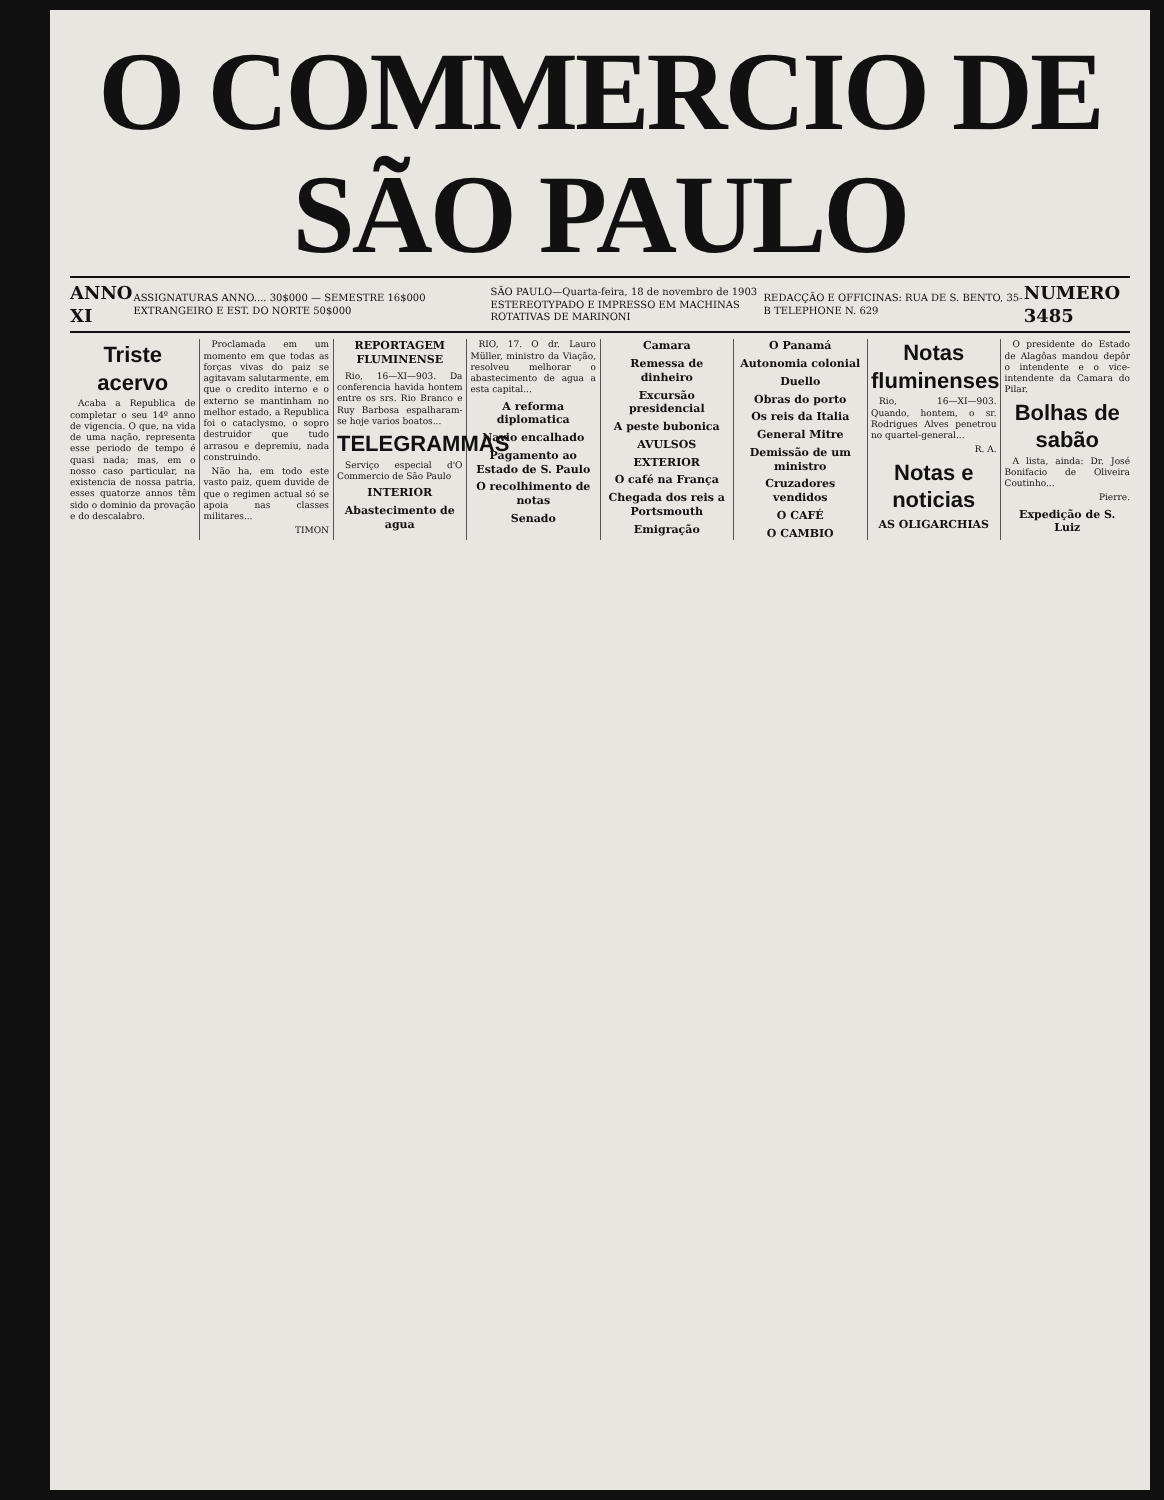O COMMERCIO DE SÃO PAULO
ANNO XI ASSIGNATURAS ANNO.... 30$000 — SEMESTRE 16$000 EXTRANGEIRO E EST. DO NORTE 50$000 SÃO PAULO—Quarta-feira, 18 de novembro de 1903
ESTEREOTYPADO E IMPRESSO EM MACHINAS ROTATIVAS DE MARINONI REDACÇÃO E OFFICINAS: RUA DE S. BENTO, 35-B TELEPHONE N. 629 NUMERO 3485
Triste acervo
Acaba a Republica de completar o seu 14º anno de vigencia. O que, na vida de uma nação, representa esse periodo de tempo é quasi nada; mas, em o nosso caso particular, na existencia de nossa patria, esses quatorze annos têm sido o dominio da provação e do descalabro.
Proclamada em um momento em que todas as forças vivas do paiz se agitavam salutarmente, em que o credito interno e o externo se mantinham no melhor estado, a Republica foi o cataclysmo, o sopro destruidor que tudo arrasou e depremiu, nada construindo.
Não ha, em todo este vasto paiz, quem duvide de que o regimen actual só se apoia nas classes militares...
TIMON
REPORTAGEM FLUMINENSE
Rio, 16—XI—903. Da conferencia havida hontem entre os srs. Rio Branco e Ruy Barbosa espalharam-se hoje varios boatos...
TELEGRAMMAS
Serviço especial d'O Commercio de São Paulo
INTERIOR
Abastecimento de agua
RIO, 17. O dr. Lauro Müller, ministro da Viação, resolveu melhorar o abastecimento de agua a esta capital...
A reforma diplomatica
Navio encalhado
Pagamento ao Estado de S. Paulo
O recolhimento de notas
Senado
Camara
Remessa de dinheiro
Excursão presidencial
A peste bubonica
AVULSOS
EXTERIOR
O café na França
Chegada dos reis a Portsmouth
Emigração
O Panamá
Autonomia colonial
Duello
Obras do porto
Os reis da Italia
General Mitre
Demissão de um ministro
Cruzadores vendidos
O CAFÉ
O CAMBIO
Notas fluminenses
Rio, 16—XI—903. Quando, hontem, o sr. Rodrigues Alves penetrou no quartel-general...
R. A.
Notas e noticias
AS OLIGARCHIAS
O presidente do Estado de Alagôas mandou depôr o intendente e o vice-intendente da Camara do Pilar.
Bolhas de sabão
A lista, ainda: Dr. José Bonifacio de Oliveira Coutinho...
Pierre.
Expedição de S. Luiz